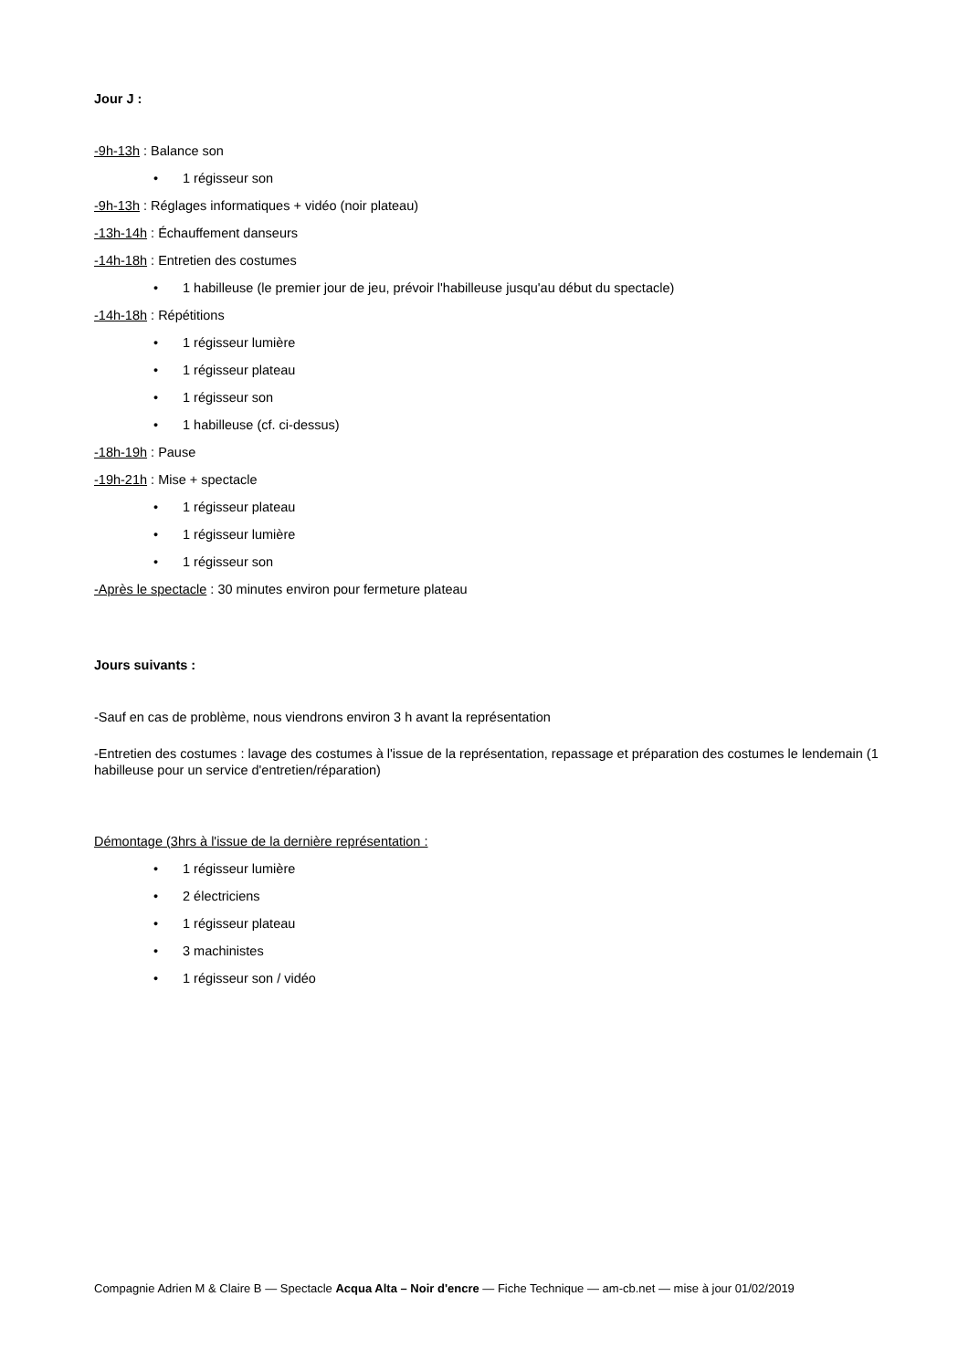Jour J :
-9h-13h : Balance son
• 1 régisseur son
-9h-13h : Réglages informatiques + vidéo (noir plateau)
-13h-14h : Échauffement danseurs
-14h-18h : Entretien des costumes
• 1 habilleuse (le premier jour de jeu, prévoir l'habilleuse jusqu'au début du spectacle)
-14h-18h : Répétitions
• 1 régisseur lumière
• 1 régisseur plateau
• 1 régisseur son
• 1 habilleuse (cf. ci-dessus)
-18h-19h : Pause
-19h-21h : Mise + spectacle
• 1 régisseur plateau
• 1 régisseur lumière
• 1 régisseur son
-Après le spectacle : 30 minutes environ pour fermeture plateau
Jours suivants :
-Sauf en cas de problème, nous viendrons environ 3 h avant la représentation
-Entretien des costumes : lavage des costumes à l'issue de la représentation, repassage et préparation des costumes le lendemain (1 habilleuse pour un service d'entretien/réparation)
Démontage (3hrs à l'issue de la dernière représentation :
• 1 régisseur lumière
• 2 électriciens
• 1 régisseur plateau
• 3 machinistes
• 1 régisseur son / vidéo
Compagnie Adrien M & Claire B — Spectacle Acqua Alta – Noir d'encre — Fiche Technique — am-cb.net — mise à jour 01/02/2019